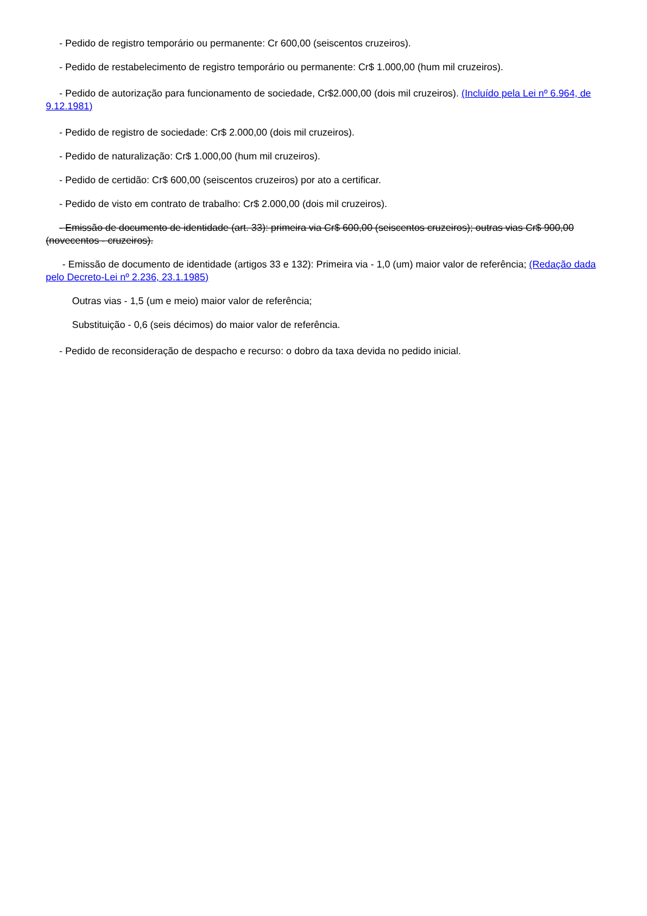- Pedido de registro temporário ou permanente: Cr 600,00 (seiscentos cruzeiros).
- Pedido de restabelecimento de registro temporário ou permanente: Cr$ 1.000,00 (hum mil cruzeiros).
- Pedido de autorização para funcionamento de sociedade, Cr$2.000,00 (dois mil cruzeiros). (Incluído pela Lei nº 6.964, de 9.12.1981)
- Pedido de registro de sociedade: Cr$ 2.000,00 (dois mil cruzeiros).
- Pedido de naturalização: Cr$ 1.000,00 (hum mil cruzeiros).
- Pedido de certidão: Cr$ 600,00 (seiscentos cruzeiros) por ato a certificar.
- Pedido de visto em contrato de trabalho: Cr$ 2.000,00 (dois mil cruzeiros).
- Emissão de documento de identidade (art. 33): primeira via Cr$ 600,00 (seiscentos cruzeiros); outras vias Cr$ 900,00 (novecentos - cruzeiros).
- Emissão de documento de identidade (artigos 33 e 132): Primeira via - 1,0 (um) maior valor de referência; (Redação dada pelo Decreto-Lei nº 2.236, 23.1.1985)
Outras vias - 1,5 (um e meio) maior valor de referência;
Substituição - 0,6 (seis décimos) do maior valor de referência.
- Pedido de reconsideração de despacho e recurso: o dobro da taxa devida no pedido inicial.